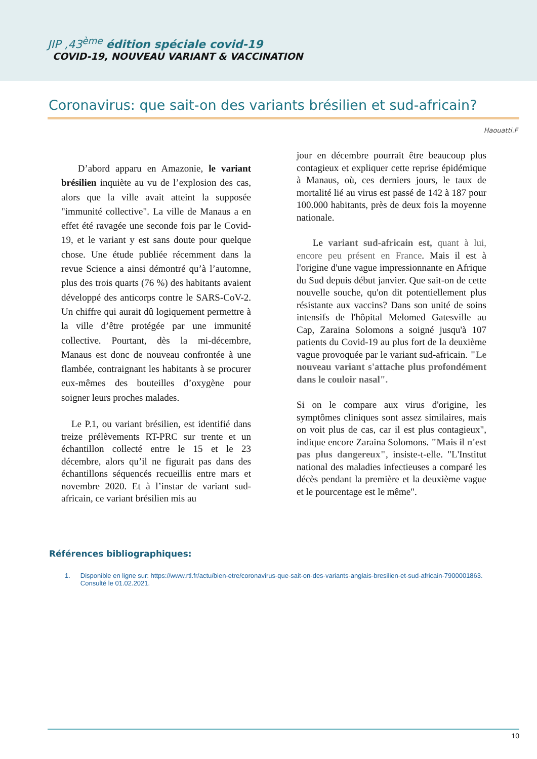JIP ,43<sup>ème</sup> édition spéciale covid-19
COVID-19, NOUVEAU VARIANT & VACCINATION
Coronavirus: que sait-on des variants brésilien et sud-africain?
Haouatti.F
D’abord apparu en Amazonie, le variant brésilien inquiète au vu de l’explosion des cas, alors que la ville avait atteint la supposée "immunité collective". La ville de Manaus a en effet été ravagée une seconde fois par le Covid-19, et le variant y est sans doute pour quelque chose. Une étude publiée récemment dans la revue Science a ainsi démontré qu’à l’automne, plus des trois quarts (76 %) des habitants avaient développé des anticorps contre le SARS-CoV-2. Un chiffre qui aurait dû logiquement permettre à la ville d’être protégée par une immunité collective. Pourtant, dès la mi-décembre, Manaus est donc de nouveau confrontée à une flambée, contraignant les habitants à se procurer eux-mêmes des bouteilles d’oxygène pour soigner leurs proches malades.
Le P.1, ou variant brésilien, est identifié dans treize prélèvements RT-PRC sur trente et un échantillon collecté entre le 15 et le 23 décembre, alors qu’il ne figurait pas dans des échantillons séquencés recueillis entre mars et novembre 2020. Et à l’instar de variant sud-africain, ce variant brésilien mis au
jour en décembre pourrait être beaucoup plus contagieux et expliquer cette reprise épidémique à Manaus, où, ces derniers jours, le taux de mortalité lié au virus est passé de 142 à 187 pour 100.000 habitants, près de deux fois la moyenne nationale.
Le variant sud-africain est, quant à lui, encore peu présent en France. Mais il est à l'origine d'une vague impressionnante en Afrique du Sud depuis début janvier. Que sait-on de cette nouvelle souche, qu'on dit potentiellement plus résistante aux vaccins? Dans son unité de soins intensifs de l'hôpital Melomed Gatesville au Cap, Zaraina Solomons a soigné jusqu'à 107 patients du Covid-19 au plus fort de la deuxième vague provoquée par le variant sud-africain. "Le nouveau variant s'attache plus profondément dans le couloir nasal".
Si on le compare aux virus d'origine, les symptômes cliniques sont assez similaires, mais on voit plus de cas, car il est plus contagieux", indique encore Zaraina Solomons. "Mais il n'est pas plus dangereux", insiste-t-elle. "L'Institut national des maladies infectieuses a comparé les décès pendant la première et la deuxième vague et le pourcentage est le même".
Références bibliographiques:
1. Disponible en ligne sur: https://www.rtl.fr/actu/bien-etre/coronavirus-que-sait-on-des-variants-anglais-bresilien-et-sud-africain-7900001863. Consulté le 01.02.2021.
10